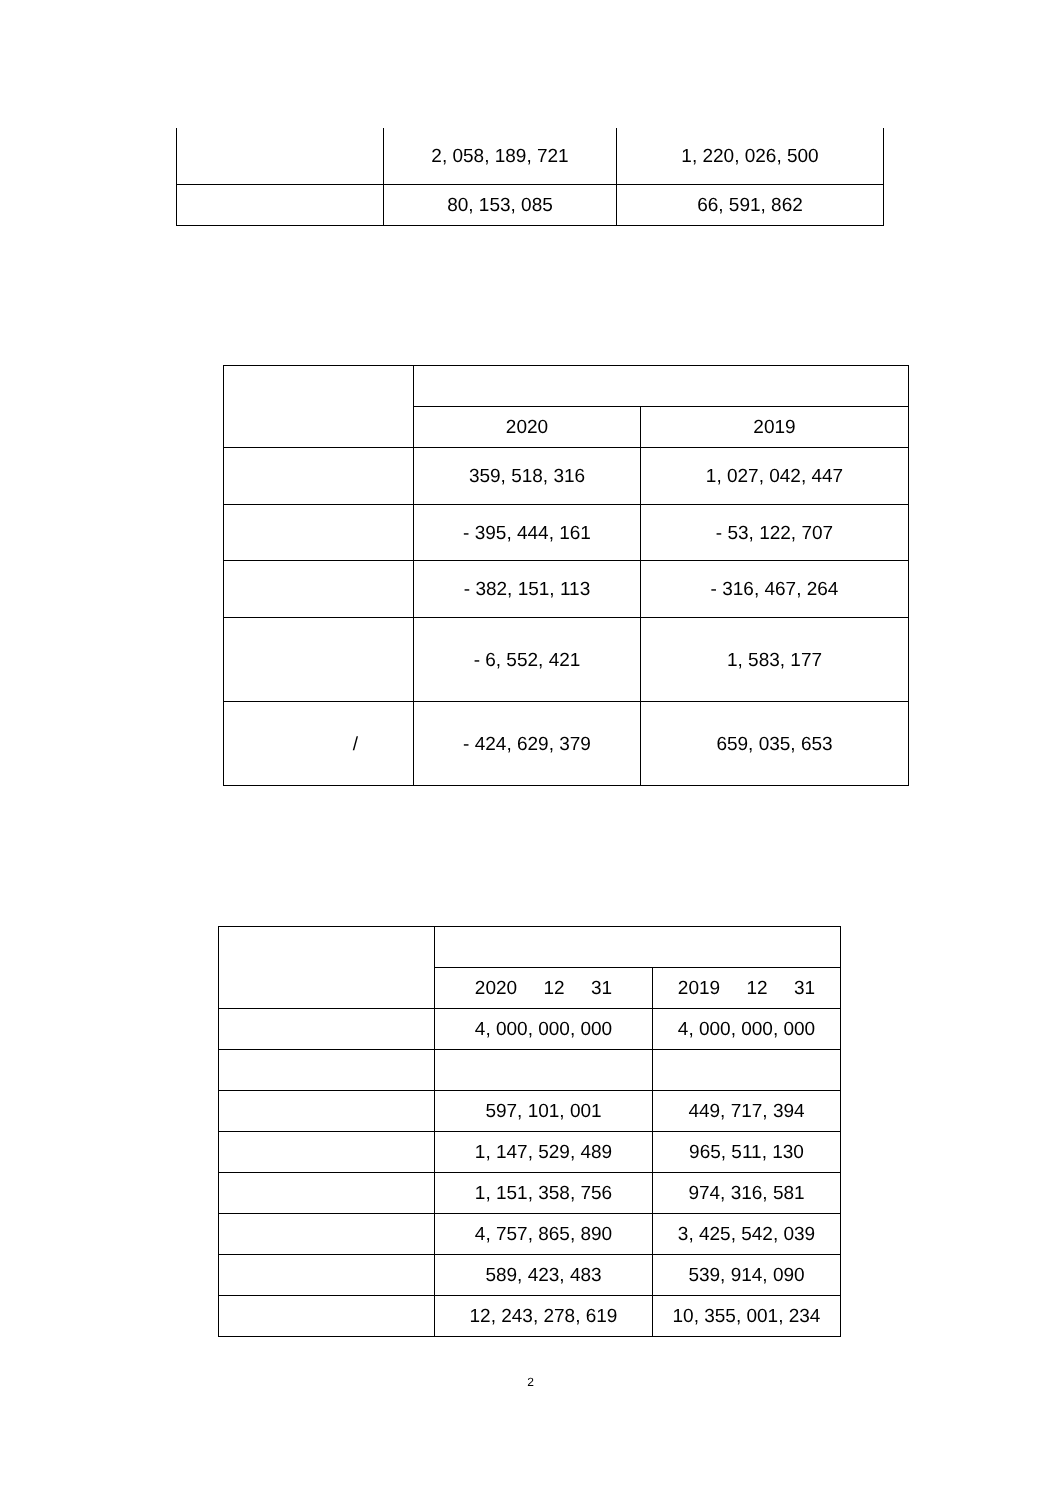| | 2, 058, 189, 721 | 1, 220, 026, 500 |
| | 80, 153, 085 | 66, 591, 862 |
| | 2020 | 2019 |
| | 359, 518, 316 | 1, 027, 042, 447 |
| | - 395, 444, 161 | - 53, 122, 707 |
| | - 382, 151, 113 | - 316, 467, 264 |
| | - 6, 552, 421 | 1, 583, 177 |
| / | - 424, 629, 379 | 659, 035, 653 |
| | 2020 12 31 | 2019 12 31 |
| | 4, 000, 000, 000 | 4, 000, 000, 000 |
| | 597, 101, 001 | 449, 717, 394 |
| | 1, 147, 529, 489 | 965, 511, 130 |
| | 1, 151, 358, 756 | 974, 316, 581 |
| | 4, 757, 865, 890 | 3, 425, 542, 039 |
| | 589, 423, 483 | 539, 914, 090 |
| | 12, 243, 278, 619 | 10, 355, 001, 234 |
2